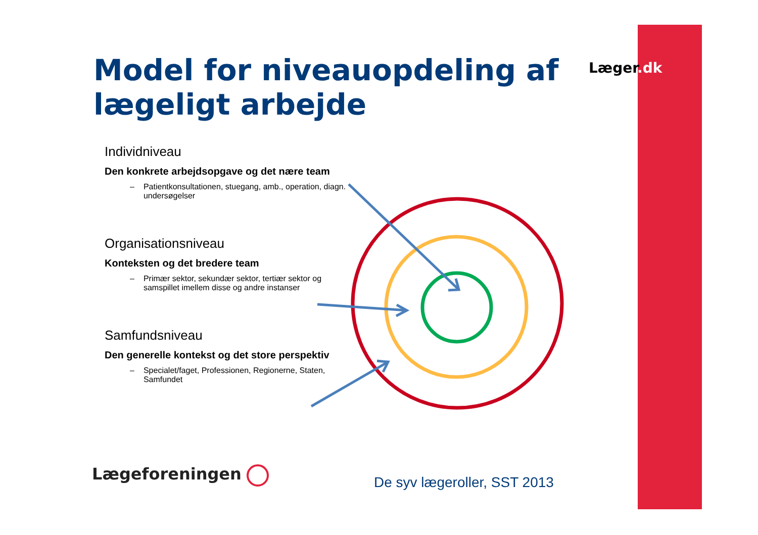Læger.dk
Model for niveauopdeling af lægeligt arbejde
Individniveau
Den konkrete arbejdsopgave og det nære team
– Patientkonsultationen, stuegang, amb., operation, diagn. undersøgelser
Organisationsniveau
Konteksten og det bredere team
– Primær sektor, sekundær sektor, tertiær sektor og samspillet imellem disse og andre instanser
Samfundsniveau
Den generelle kontekst og det store perspektiv
– Specialet/faget, Professionen, Regionerne, Staten, Samfundet
Lægeforeningen De syv lægeroller, SST 2013